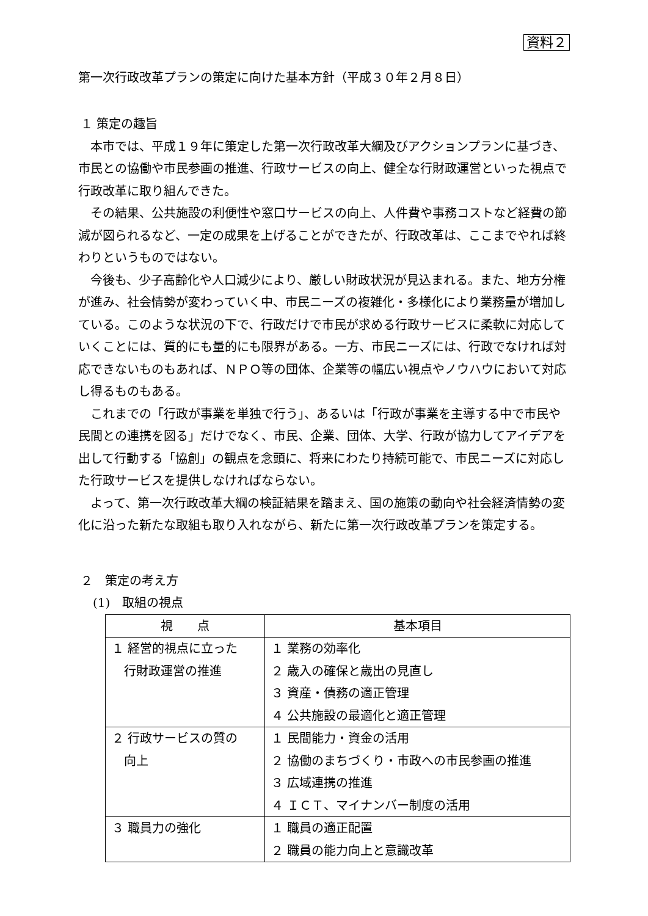資料２
第一次行政改革プランの策定に向けた基本方針（平成３０年２月８日）
１ 策定の趣旨
本市では、平成１９年に策定した第一次行政改革大綱及びアクションプランに基づき、市民との協働や市民参画の推進、行政サービスの向上、健全な行財政運営といった視点で行政改革に取り組んできた。
その結果、公共施設の利便性や窓口サービスの向上、人件費や事務コストなど経費の節減が図られるなど、一定の成果を上げることができたが、行政改革は、ここまでやれば終わりというものではない。
今後も、少子高齢化や人口減少により、厳しい財政状況が見込まれる。また、地方分権が進み、社会情勢が変わっていく中、市民ニーズの複雑化・多様化により業務量が増加している。このような状況の下で、行政だけで市民が求める行政サービスに柔軟に対応していくことには、質的にも量的にも限界がある。一方、市民ニーズには、行政でなければ対応できないものもあれば、ＮＰＯ等の団体、企業等の幅広い視点やノウハウにおいて対応し得るものもある。
これまでの「行政が事業を単独で行う」、あるいは「行政が事業を主導する中で市民や民間との連携を図る」だけでなく、市民、企業、団体、大学、行政が協力してアイデアを出して行動する「協創」の観点を念頭に、将来にわたり持続可能で、市民ニーズに対応した行政サービスを提供しなければならない。
よって、第一次行政改革大綱の検証結果を踏まえ、国の施策の動向や社会経済情勢の変化に沿った新たな取組も取り入れながら、新たに第一次行政改革プランを策定する。
２　策定の考え方
(1)　取組の視点
| 視 点 | 基本項目 |
| --- | --- |
| １ 経営的視点に立った 行財政運営の推進 | １ 業務の効率化 ２ 歳入の確保と歳出の見直し ３ 資産・債務の適正管理 ４ 公共施設の最適化と適正管理 |
| ２ 行政サービスの質の 向上 | １ 民間能力・資金の活用 ２ 協働のまちづくり・市政への市民参画の推進 ３ 広域連携の推進 ４ ＩＣＴ、マイナンバー制度の活用 |
| ３ 職員力の強化 | １ 職員の適正配置 ２ 職員の能力向上と意識改革 |